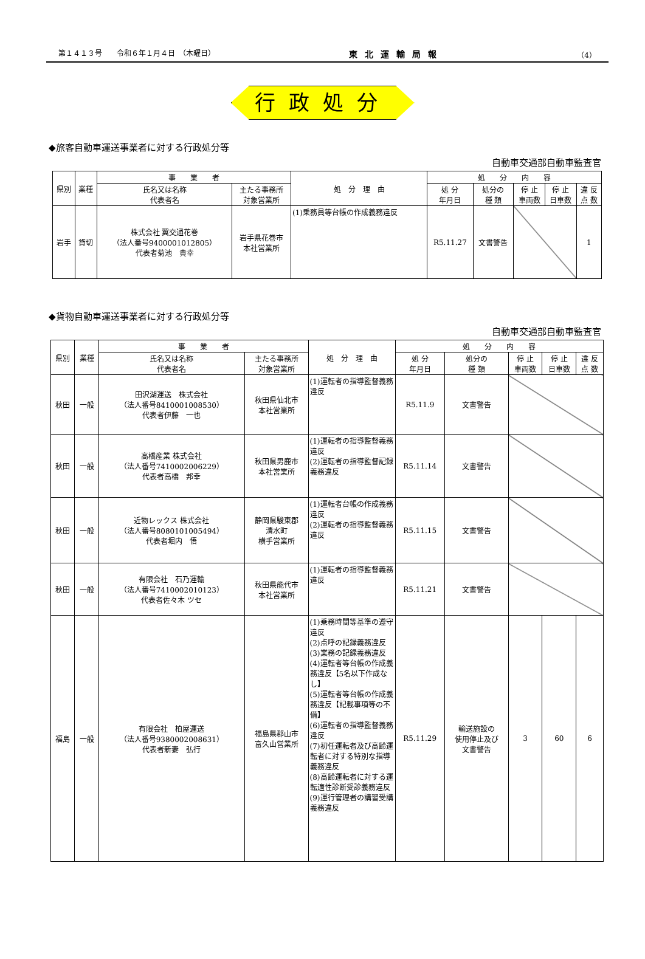第１４１３号　　令和６年１月４日　（木曜日） 東北運輸局報 （4）
行政処分
◆旅客自動車運送事業者に対する行政処分等
自動車交通部自動車監査官
| 県別 | 業種 | 事 業 者 | | 処 分 理 由 | 処 分 内 容 | | | | |
| --- | --- | --- | --- | --- | --- | --- | --- | --- | --- |
| | | 氏名又は名称 代表者名 | 主たる事務所 対象営業所 | | 処 分 年月日 | 処分の 種 類 | 停 止 車両数 | 停 止 日車数 | 違 反 点 数 |
| 岩手 | 貸切 | 株式会社 翼交通花巻 （法人番号9400001012805） 代表者菊池 貴幸 | 岩手県花巻市 本社営業所 | (1)乗務員等台帳の作成義務違反 | R5.11.27 | 文書警告 | | | 1 |
◆貨物自動車運送事業者に対する行政処分等
自動車交通部自動車監査官
| 県別 | 業種 | 事 業 者 | | 処 分 理 由 | 処 分 内 容 | | | | |
| --- | --- | --- | --- | --- | --- | --- | --- | --- | --- |
| | | 氏名又は名称 代表者名 | 主たる事務所 対象営業所 | | 処 分 年月日 | 処分の 種 類 | 停 止 車両数 | 停 止 日車数 | 違 反 点 数 |
| 秋田 | 一般 | 田沢湖運送 株式会社 （法人番号8410001008530） 代表者伊藤 一也 | 秋田県仙北市 本社営業所 | (1)運転者の指導監督義務違反 | R5.11.9 | 文書警告 | | | |
| 秋田 | 一般 | 高橋産業 株式会社 （法人番号7410002006229） 代表者高橋 邦幸 | 秋田県男鹿市 本社営業所 | (1)運転者の指導監督義務違反 (2)運転者の指導監督記録義務違反 | R5.11.14 | 文書警告 | | | |
| 秋田 | 一般 | 近物レックス 株式会社 （法人番号8080101005494） 代表者堀内 悟 | 静岡県駿東郡 清水町 横手営業所 | (1)運転者台帳の作成義務違反 (2)運転者の指導監督義務違反 | R5.11.15 | 文書警告 | | | |
| 秋田 | 一般 | 有限会社 石乃運輸 （法人番号7410002010123） 代表者佐々木 ツセ | 秋田県能代市 本社営業所 | (1)運転者の指導監督義務違反 | R5.11.21 | 文書警告 | | | |
| 福島 | 一般 | 有限会社 柏屋運送 （法人番号9380002008631） 代表者新妻 弘行 | 福島県郡山市 富久山営業所 | (1)乗務時間等基準の遵守違反 (2)点呼の記録義務違反 (3)業務の記録義務違反 (4)運転者等台帳の作成義務違反【5名以下作成なし】 (5)運転者等台帳の作成義務違反【記載事項等の不備】 (6)運転者の指導監督義務違反 (7)初任運転者及び高齢運転者に対する特別な指導義務違反 (8)高齢運転者に対する運転適性診断受診義務違反 (9)運行管理者の講習受講義務違反 | R5.11.29 | 輸送施設の 使用停止及び 文書警告 | 3 | 60 | 6 |